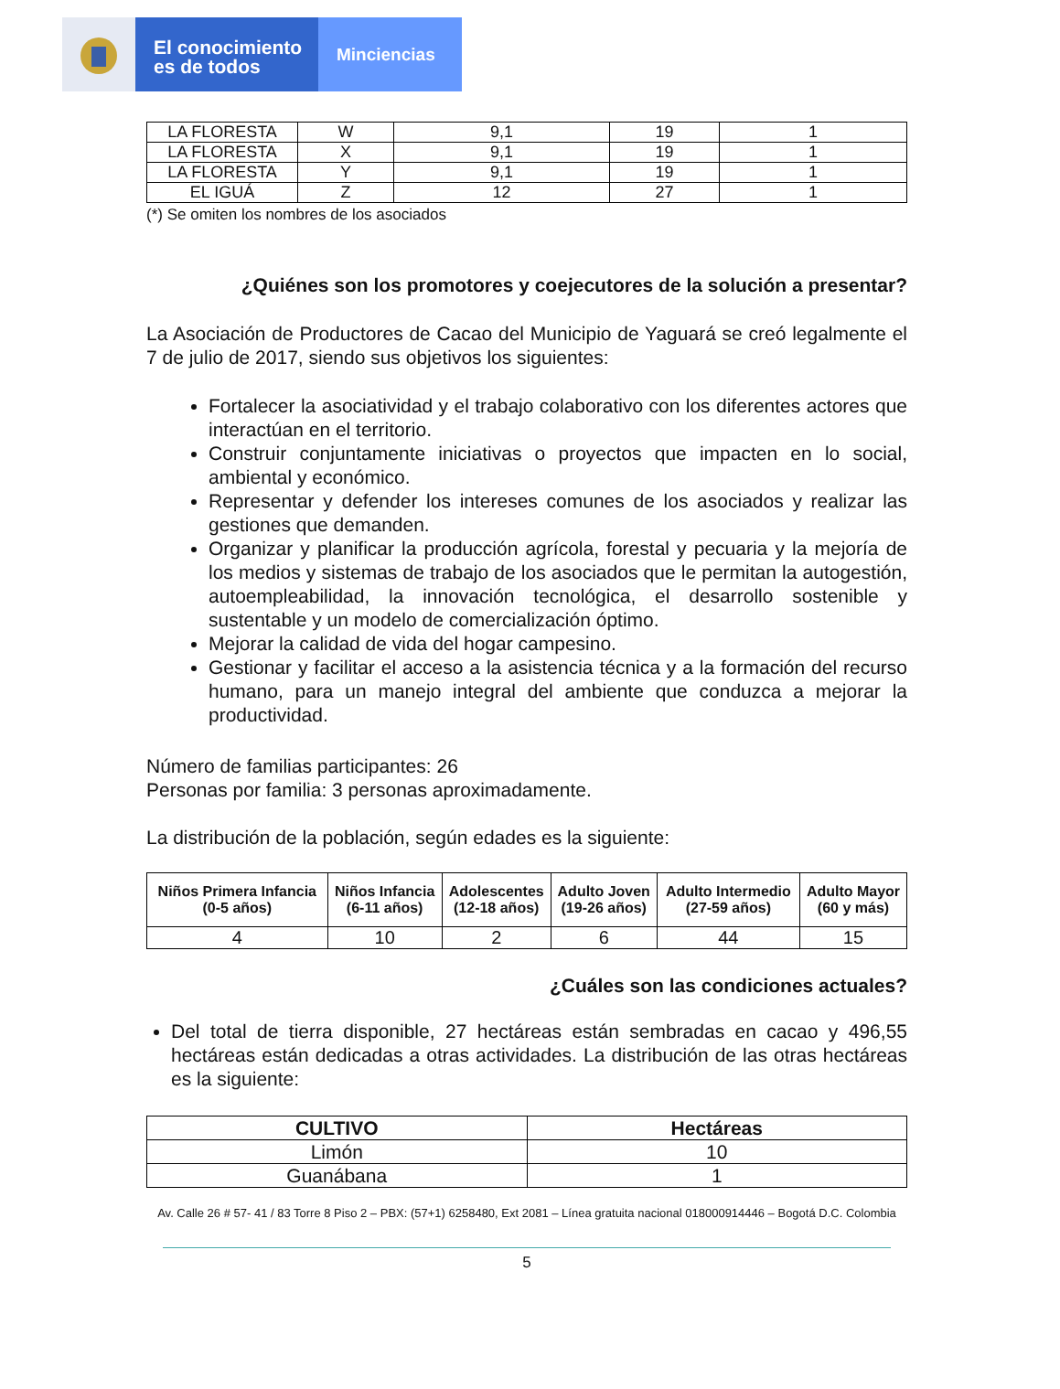El conocimiento
es de todos
Minciencias
| LA FLORESTA | W | 9,1 | 19 | 1 |
| LA FLORESTA | X | 9,1 | 19 | 1 |
| LA FLORESTA | Y | 9,1 | 19 | 1 |
| EL IGUÁ | Z | 12 | 27 | 1 |
(*) Se omiten los nombres de los asociados
¿Quiénes son los promotores y coejecutores de la solución a presentar?
La Asociación de Productores de Cacao del Municipio de Yaguará se creó legalmente el 7 de julio de 2017, siendo sus objetivos los siguientes:
Fortalecer la asociatividad y el trabajo colaborativo con los diferentes actores que interactúan en el territorio.
Construir conjuntamente iniciativas o proyectos que impacten en lo social, ambiental y económico.
Representar y defender los intereses comunes de los asociados y realizar las gestiones que demanden.
Organizar y planificar la producción agrícola, forestal y pecuaria y la mejoría de los medios y sistemas de trabajo de los asociados que le permitan la autogestión, autoempleabilidad, la innovación tecnológica, el desarrollo sostenible y sustentable y un modelo de comercialización óptimo.
Mejorar la calidad de vida del hogar campesino.
Gestionar y facilitar el acceso a la asistencia técnica y a la formación del recurso humano, para un manejo integral del ambiente que conduzca a mejorar la productividad.
Número de familias participantes: 26
Personas por familia: 3 personas aproximadamente.
La distribución de la población, según edades es la siguiente:
| Niños Primera Infancia (0-5 años) | Niños Infancia (6-11 años) | Adolescentes (12-18 años) | Adulto Joven (19-26 años) | Adulto Intermedio (27-59 años) | Adulto Mayor (60 y más) |
| --- | --- | --- | --- | --- | --- |
| 4 | 10 | 2 | 6 | 44 | 15 |
¿Cuáles son las condiciones actuales?
Del total de tierra disponible, 27 hectáreas están sembradas en cacao y 496,55 hectáreas están dedicadas a otras actividades. La distribución de las otras hectáreas es la siguiente:
| CULTIVO | Hectáreas |
| --- | --- |
| Limón | 10 |
| Guanábana | 1 |
Av. Calle 26 # 57- 41 / 83 Torre 8 Piso 2 – PBX: (57+1) 6258480, Ext 2081 – Línea gratuita nacional 018000914446 – Bogotá D.C. Colombia
5